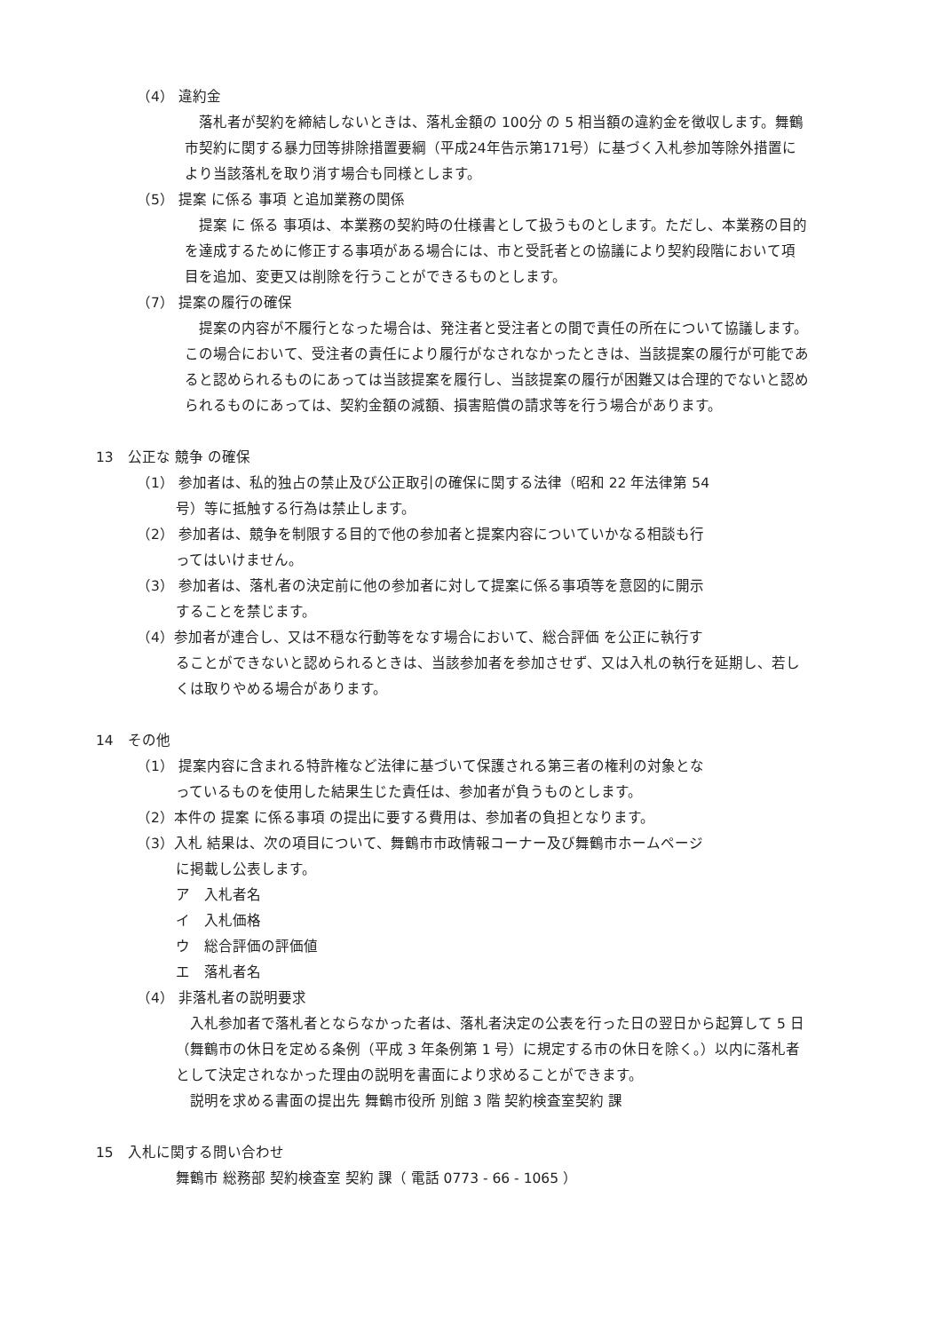（4） 違約金
　落札者が契約を締結しないときは、落札金額の 100分 の 5 相当額の違約金を徴収します。舞鶴市契約に関する暴力団等排除措置要綱（平成24年告示第171号）に基づく入札参加等除外措置により当該落札を取り消す場合も同様とします。
（5） 提案 に係る 事項 と追加業務の関係
　提案 に 係る 事項は、本業務の契約時の仕様書として扱うものとします。ただし、本業務の目的を達成するために修正する事項がある場合には、市と受託者との協議により契約段階において項目を追加、変更又は削除を行うことができるものとします。
（7） 提案の履行の確保
　提案の内容が不履行となった場合は、発注者と受注者との間で責任の所在について協議します。この場合において、受注者の責任により履行がなされなかったときは、当該提案の履行が可能であると認められるものにあっては当該提案を履行し、当該提案の履行が困難又は合理的でないと認められるものにあっては、契約金額の減額、損害賠償の請求等を行う場合があります。
13　公正な 競争 の確保
（1） 参加者は、私的独占の禁止及び公正取引の確保に関する法律（昭和 22 年法律第 54
号）等に抵触する行為は禁止します。
（2） 参加者は、競争を制限する目的で他の参加者と提案内容についていかなる相談も行
ってはいけません。
（3） 参加者は、落札者の決定前に他の参加者に対して提案に係る事項等を意図的に開示
することを禁じます。
（4）参加者が連合し、又は不穏な行動等をなす場合において、総合評価 を公正に執行す
ることができないと認められるときは、当該参加者を参加させず、又は入札の執行を延期し、若しくは取りやめる場合があります。
14　その他
（1） 提案内容に含まれる特許権など法律に基づいて保護される第三者の権利の対象とな
っているものを使用した結果生じた責任は、参加者が負うものとします。
（2）本件の 提案 に係る事項 の提出に要する費用は、参加者の負担となります。
（3）入札 結果は、次の項目について、舞鶴市市政情報コーナー及び舞鶴市ホームページ
に掲載し公表します。
ア　入札者名
イ　入札価格
ウ　総合評価の評価値
エ　落札者名
（4） 非落札者の説明要求
　入札参加者で落札者とならなかった者は、落札者決定の公表を行った日の翌日から起算して 5 日（舞鶴市の休日を定める条例（平成 3 年条例第 1 号）に規定する市の休日を除く。）以内に落札者として決定されなかった理由の説明を書面により求めることができます。
　説明を求める書面の提出先 舞鶴市役所 別館 3 階 契約検査室契約 課
15　入札に関する問い合わせ
舞鶴市 総務部 契約検査室 契約 課（ 電話 0773 - 66 - 1065 ）